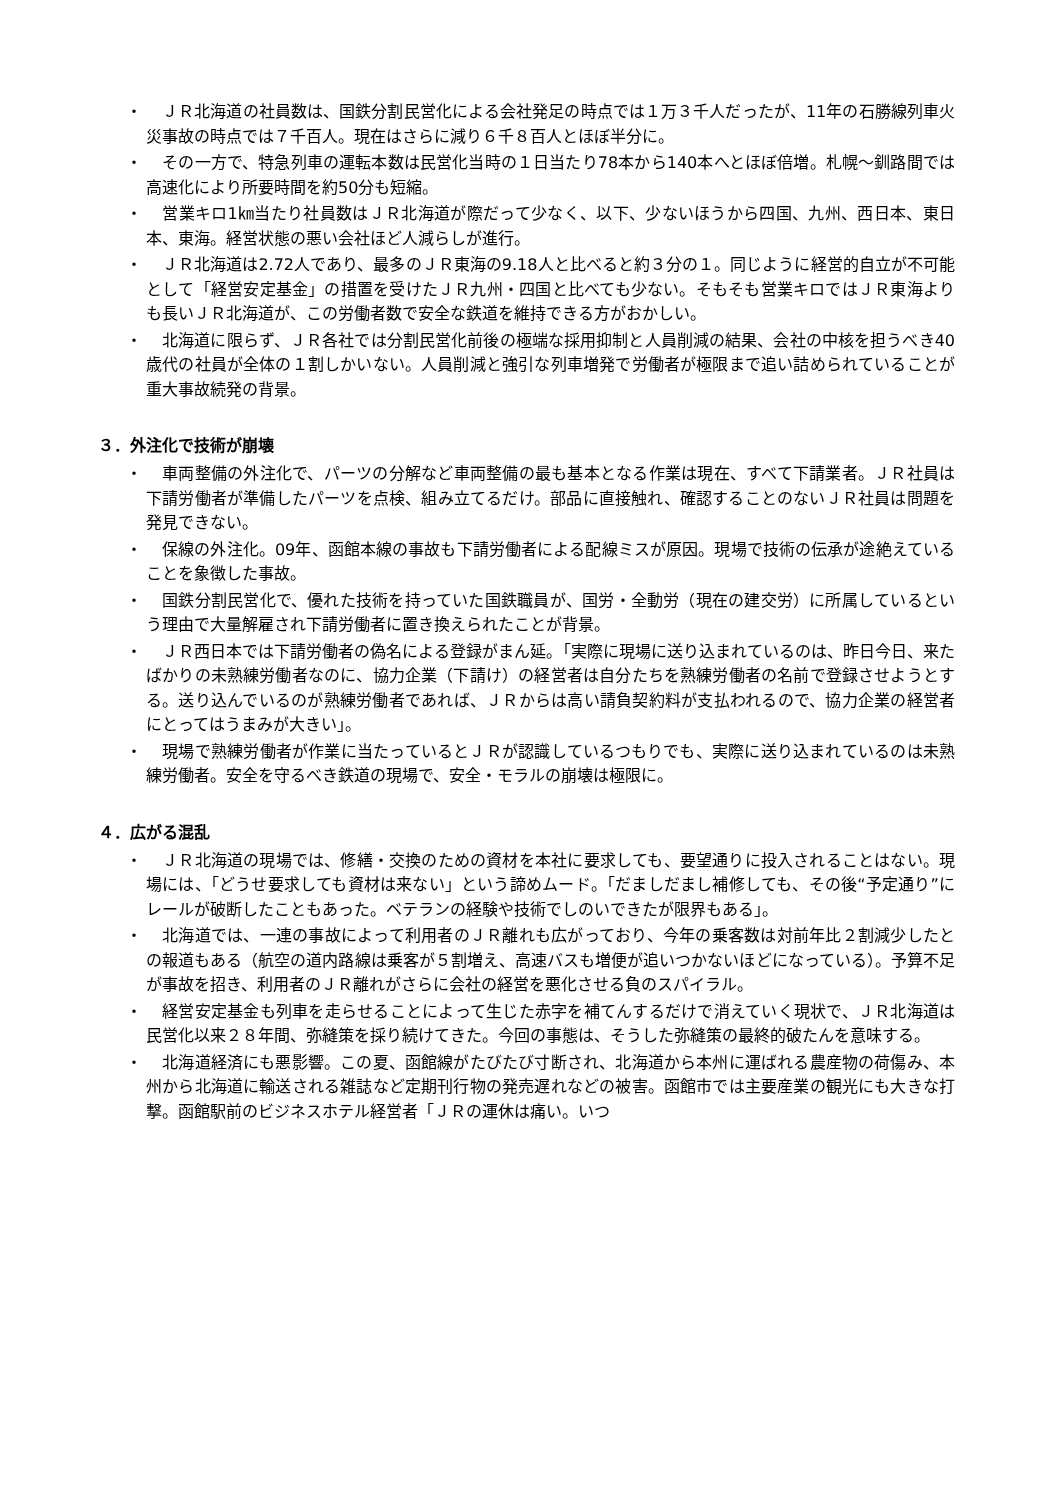・　ＪＲ北海道の社員数は、国鉄分割民営化による会社発足の時点では１万３千人だったが、11年の石勝線列車火災事故の時点では７千百人。現在はさらに減り６千８百人とほぼ半分に。
・　その一方で、特急列車の運転本数は民営化当時の１日当たり78本から140本へとほぼ倍増。札幌～釧路間では高速化により所要時間を約50分も短縮。
・　営業キロ1㎞当たり社員数はＪＲ北海道が際だって少なく、以下、少ないほうから四国、九州、西日本、東日本、東海。経営状態の悪い会社ほど人減らしが進行。
・　ＪＲ北海道は2.72人であり、最多のＪＲ東海の9.18人と比べると約３分の１。同じように経営的自立が不可能として「経営安定基金」の措置を受けたＪＲ九州・四国と比べても少ない。そもそも営業キロではＪＲ東海よりも長いＪＲ北海道が、この労働者数で安全な鉄道を維持できる方がおかしい。
・　北海道に限らず、ＪＲ各社では分割民営化前後の極端な採用抑制と人員削減の結果、会社の中核を担うべき40歳代の社員が全体の１割しかいない。人員削減と強引な列車増発で労働者が極限まで追い詰められていることが重大事故続発の背景。
３．外注化で技術が崩壊
・　車両整備の外注化で、パーツの分解など車両整備の最も基本となる作業は現在、すべて下請業者。ＪＲ社員は下請労働者が準備したパーツを点検、組み立てるだけ。部品に直接触れ、確認することのないＪＲ社員は問題を発見できない。
・　保線の外注化。09年、函館本線の事故も下請労働者による配線ミスが原因。現場で技術の伝承が途絶えていることを象徴した事故。
・　国鉄分割民営化で、優れた技術を持っていた国鉄職員が、国労・全動労（現在の建交労）に所属しているという理由で大量解雇され下請労働者に置き換えられたことが背景。
・　ＪＲ西日本では下請労働者の偽名による登録がまん延。「実際に現場に送り込まれているのは、昨日今日、来たばかりの未熟練労働者なのに、協力企業（下請け）の経営者は自分たちを熟練労働者の名前で登録させようとする。送り込んでいるのが熟練労働者であれば、ＪＲからは高い請負契約料が支払われるので、協力企業の経営者にとってはうまみが大きい」。
・　現場で熟練労働者が作業に当たっているとＪＲが認識しているつもりでも、実際に送り込まれているのは未熟練労働者。安全を守るべき鉄道の現場で、安全・モラルの崩壊は極限に。
４．広がる混乱
・　ＪＲ北海道の現場では、修繕・交換のための資材を本社に要求しても、要望通りに投入されることはない。現場には、「どうせ要求しても資材は来ない」という諦めムード。「だましだまし補修しても、その後“予定通り”にレールが破断したこともあった。ベテランの経験や技術でしのいできたが限界もある」。
・　北海道では、一連の事故によって利用者のＪＲ離れも広がっており、今年の乗客数は対前年比２割減少したとの報道もある（航空の道内路線は乗客が５割増え、高速バスも増便が追いつかないほどになっている）。予算不足が事故を招き、利用者のＪＲ離れがさらに会社の経営を悪化させる負のスパイラル。
・　経営安定基金も列車を走らせることによって生じた赤字を補てんするだけで消えていく現状で、ＪＲ北海道は民営化以来２８年間、弥縫策を採り続けてきた。今回の事態は、そうした弥縫策の最終的破たんを意味する。
・　北海道経済にも悪影響。この夏、函館線がたびたび寸断され、北海道から本州に運ばれる農産物の荷傷み、本州から北海道に輸送される雑誌など定期刊行物の発売遅れなどの被害。函館市では主要産業の観光にも大きな打撃。函館駅前のビジネスホテル経営者「ＪＲの運休は痛い。いつ